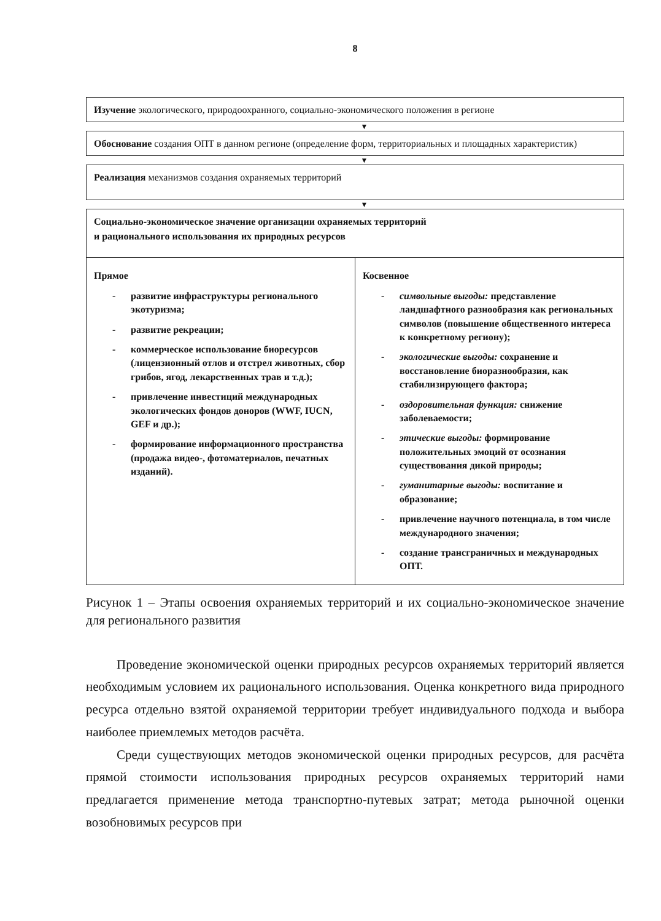8
Изучение экологического, природоохранного, социально-экономического положения в регионе
▼
Обоснование создания ОПТ в данном регионе (определение форм, территориальных и площадных характеристик)
▼
Реализация механизмов создания охраняемых территорий
▼
Социально-экономическое значение организации охраняемых территорий
и рационального использования их природных ресурсов
Прямое
- развитие инфраструктуры регионального экотуризма;
- развитие рекреации;
- коммерческое использование биоресурсов (лицензионный отлов и отстрел животных, сбор грибов, ягод, лекарственных трав и т.д.);
- привлечение инвестиций международных экологических фондов доноров (WWF, IUCN, GEF и др.);
- формирование информационного пространства (продажа видео-, фотоматериалов, печатных изданий).
Косвенное
- символьные выгоды: представление ландшафтного разнообразия как региональных символов (повышение общественного интереса к конкретному региону);
- экологические выгоды: сохранение и восстановление биоразнообразия, как стабилизирующего фактора;
- оздоровительная функция: снижение заболеваемости;
- этические выгоды: формирование положительных эмоций от осознания существования дикой природы;
- гуманитарные выгоды: воспитание и образование;
- привлечение научного потенциала, в том числе международного значения;
- создание трансграничных и международных ОПТ.
Рисунок 1 – Этапы освоения охраняемых территорий и их социально-экономическое значение для регионального развития
Проведение экономической оценки природных ресурсов охраняемых территорий является необходимым условием их рационального использования. Оценка конкретного вида природного ресурса отдельно взятой охраняемой территории требует индивидуального подхода и выбора наиболее приемлемых методов расчёта.
Среди существующих методов экономической оценки природных ресурсов, для расчёта прямой стоимости использования природных ресурсов охраняемых территорий нами предлагается применение метода транспортно-путевых затрат; метода рыночной оценки возобновимых ресурсов при